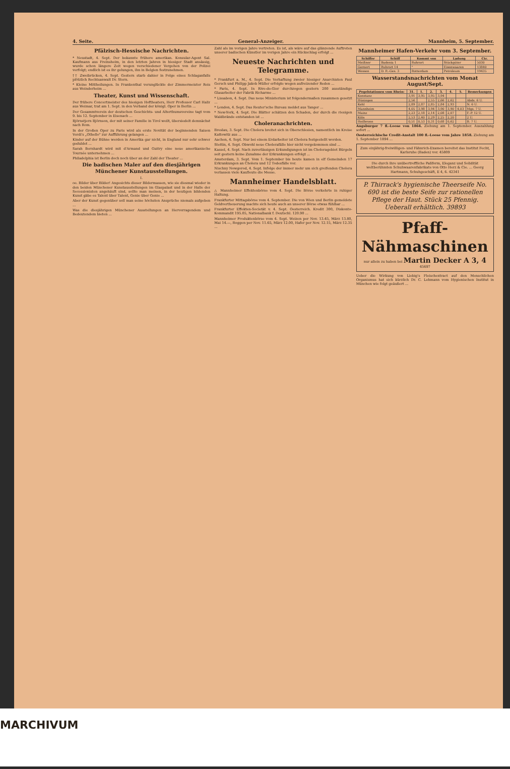4. Seite. General-Anzeiger. Mannheim, 5. September.
Pfälzisch-Hessische Nachrichten.
* Neustadt, 4. Sept. Der bekannte frühere amerikan. Konsular-Agent Sal. Kaufmann aus Freinsheim, in den letzten Jahren in hiesiger Stadt ansässig, wurde schon längere Zeit wegen verschiedener Vergehen von der Polizei verfolgt; endlich ist es ihr gelungen, ihn in Belgien festzunehmen.
†† Zweibrücken, 4. Sept. Gestern starb dahier in Folge eines Schlaganfalls plötzlich Rechtsanwalt Dr. Stern.
* Kleine Mittheilungen. In Frankenthal verunglückte der Zimmermeister Reis aus Weinderheim ...
Theater, Kunst und Wissenschaft.
Der frühere Concertmeister des hiesigen Hoftheaters, Herr Professor Carl Halir aus Weimar, trat am 1. Sept. in den Verband der königl. Oper in Berlin ...
Der Gesammtverein der deutschen Geschichts- und Alterthumsvereine tagt vom 9. bis 12. September in Eisenach ...
Björnstjern Björnson, der mit seiner Familie in Tirol weilt, übersiedelt demnächst nach Rom.
In der Großen Oper zu Paris wird als erste Novität der beginnenden Saison Verdi's „Othello" zur Aufführung gelangen ...
Kinder auf der Bühne werden in Amerika gar nicht, in England nur sehr schwer geduldet ...
Sarah Bernhardt wird mit d'Armand und Guitry eine neue amerikanische Tournée unternehmen ...
Philadelphia ist Berlin doch noch über an der Zahl der Theater ...
Die badischen Maler auf den diesjährigen Münchener Kunstausstellungen.
I.
oe. Bilder über Bilder! Angesichts dieser Bildermassen, wie sie diesmal wieder in den beiden Münchener Kunstausstellungen im Glaspalast und in der Halle der Secessionisten angehäuft sind, sollte man meinen, in der heutigen bildenden Kunst gäbe es Talent über Talent, Genie über Genie ...
Aber der Kunst gegenüber soll man seine höchsten Ansprüche niemals aufgeben ...
Was die diesjährigen Münchener Ausstellungen an Hervorragendem und Bedeutendem bieten ...
Zahl als im vorigen Jahre vertreten. Es ist, als wäre auf das glänzende Auftreten unserer badischen Künstler im vorigen Jahre ein Rückschlag erfolgt ...
Neueste Nachrichten und Telegramme.
* Frankfurt a. M., 4. Sept. Die Verhaftung zweier hiesiger Anarchisten Paul Gersch und Philipp Jakob Müller erfolgte wegen aufreizender Reden ...
* Paris, 4. Sept. In Rive-de-Gier durchzogen gestern 200 ausständige Glasarbeiter der Fabrik Richarme ...
* Lissabon, 4. Sept. Das neue Ministerium ist folgendermaßen zusammen gesetzt ...
* London, 4. Sept. Das Reuter'sche Bureau meldet aus Tanger ...
* New-York, 4. Sept. Die Blätter schätzen den Schaden, der durch die riesigen Waldbrände entstanden ist ...
Choleranachrichten.
Breslau, 3. Sept. Die Cholera breitet sich in Oberschlesien, namentlich im Kreise Kattowitz aus ...
Aachen, 4. Sept. Nur bei einem Erdarbeiter ist Cholera festgestellt worden.
Stettin, 4. Sept. Obwohl neue Cholerafälle hier nicht vorgekommen sind ...
Kassel, 4. Sept. Nach zuverlässigen Erkundigungen ist im Choleragebiet Bürgeln seit gestern keine Zunahme der Erkrankungen erfolgt ...
Amsterdam, 3. Sept. Vom 1. September bis heute kamen in elf Gemeinden 17 Erkrankungen an Cholera und 12 Todesfälle vor.
Nischny Nowgorod, 4. Sept. Infolge der immer mehr um sich greifenden Cholera verlassen viele Kaufleute die Messe.
Mannheimer Handelsblatt.
△ Mannheimer Effektenbörse vom 4. Sept. Die Börse verkehrte in ruhiger Haltung.
Frankfurter Mittagsbörse vom 4. September. Die von Wien und Berlin gemeldete Geldvertheuerung machte sich heute auch an unserer Börse etwas fühlbar ...
Frankfurter Effekten-Societät v. 4. Sept. Oesterreich. Kredit 300, Diskonto-Kommandit 195.05, Nationalbank f. Deutschl. 120.90 ...
Mannheimer Produktenbörse vom 4. Sept. Weizen per Nov. 13.45, März 13.80, Mai 14.—, Roggen per Nov. 11.65, März 12.00, Hafer per Nov. 12.15, März 12.35 ...
Mannheimer Hafen-Verkehr vom 3. September.
| Schiffer | Schiff | Kommt von | Ladung | Ctr. |
| --- | --- | --- | --- | --- |
| Meißner | Badenia 1 | Ruhrort | Stückgüter | 5030 |
| Gernert | Ruhrort 14 | " | Eisenwaaren | 13840 |
| Wessen | D. R.-Ges. 3 | Rotterdam | Petroleum | 19435 |
Wasserstandsnachrichten vom Monat August/Sept.
| Pegelstationen vom Rhein: | 31. | 1. | 2. | 3. | 4. | 5. | Bemerkungen |
| --- | --- | --- | --- | --- | --- | --- | --- |
| Konstanz | 3,91 | 3,95 | 3,95 | 3,94 | | | |
| Hüningen | 2,56 | | 2,55 | 2,66 | 2,62 | | Abds. 6 U. |
| Kehl | 2,89 | 2,87 | 2,85 | 2,84 | 2,93 | | N. 6 U. |
| Mannheim | 4,05 | 3,98 | 3,94 | 3,90 | 3,90 | 4,03 | Mgs. 7 U. |
| Mainz | 2,23 | 2,18 | 2,14 | 2,08 | 2,07 | | F.-P. 12 U. |
| Köln | 2,53 | 2,40 | 2,29 | 2,25 | 2,20 | | 2 U. |
| Heilbronn | 0,51 | 0,53 | 0,31 | 0,68 | 0,62 | | B. 7 U. |
Augsburger 7 fl.-Loose von 1864. Ziehung am 1. September. Auszahlung sofort ...
Oesterreichische Credit-Anstalt 100 fl.-Loose vom Jahre 1858. Ziehung am 1. September 1894 ...
Zum einjährig-freiwilligen- und Fähnrich-Examen bereitet das Institut Fecht, Karlsruhe (Baden) vor. 45809
Die durch ihre unübertreffliche Paßform, Eleganz und Solidität weltberühmten Schuhwaarenfabrikate von Otto Herz & Cie. ... Georg Hartmann, Schuhgeschäft, E 4, 6. 42341
P. Thirrack's hygienische Theerseife No. 690 ist die beste Seife zur rationellen Pflege der Haut. Stück 25 Pfennig. Ueberall erhältlich. 39893
Pfaff-Nähmaschinen
nur allein zu haben bei Martin Decker A 3, 4 45697
Ueber die Wirkung von Liebig's Fleischextract auf den Menschlichen Organismus hat sich kürzlich Dr. C. Lehmann vom Hygienischen Institut in München wie folgt geäußert ...
MARCHIVUM